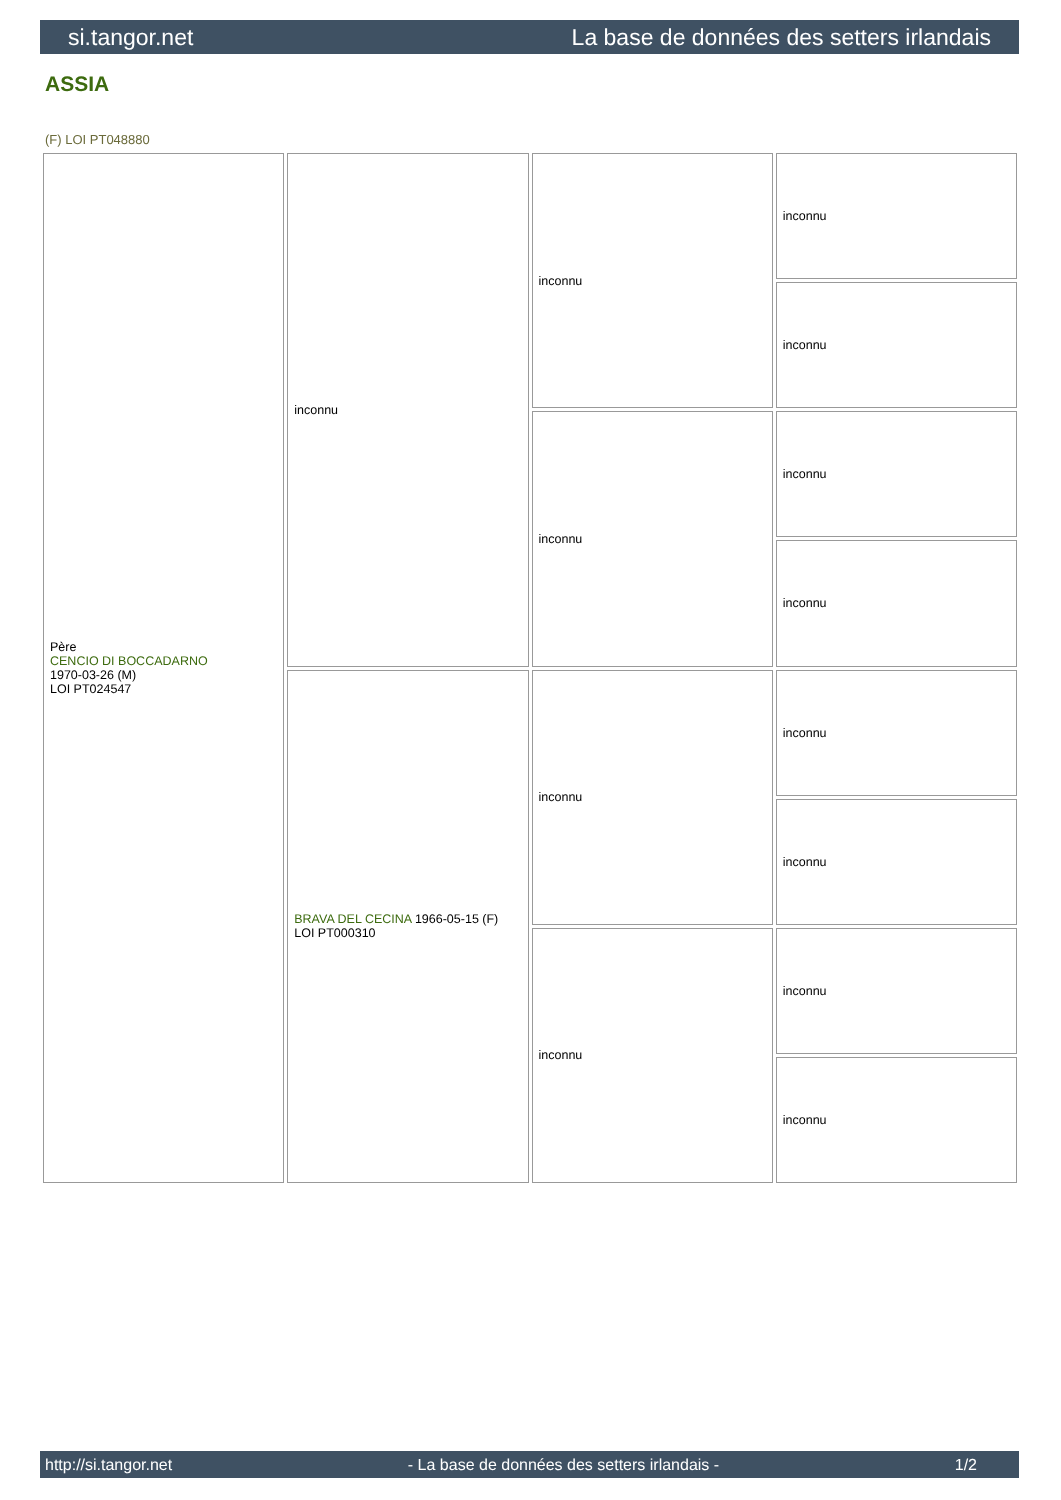si.tangor.net La base de données des setters irlandais
ASSIA
(F) LOI PT048880
| Père CENCIO DI BOCCADARNO 1970-03-26 (M) LOI PT024547 | inconnu | inconnu | inconnu |
| | | | inconnu |
| | | inconnu | inconnu |
| | | | inconnu |
| | BRAVA DEL CECINA 1966-05-15 (F) LOI PT000310 | inconnu | inconnu |
| | | | inconnu |
| | | inconnu | inconnu |
| | | | inconnu |
http://si.tangor.net - La base de données des setters irlandais - 1/2